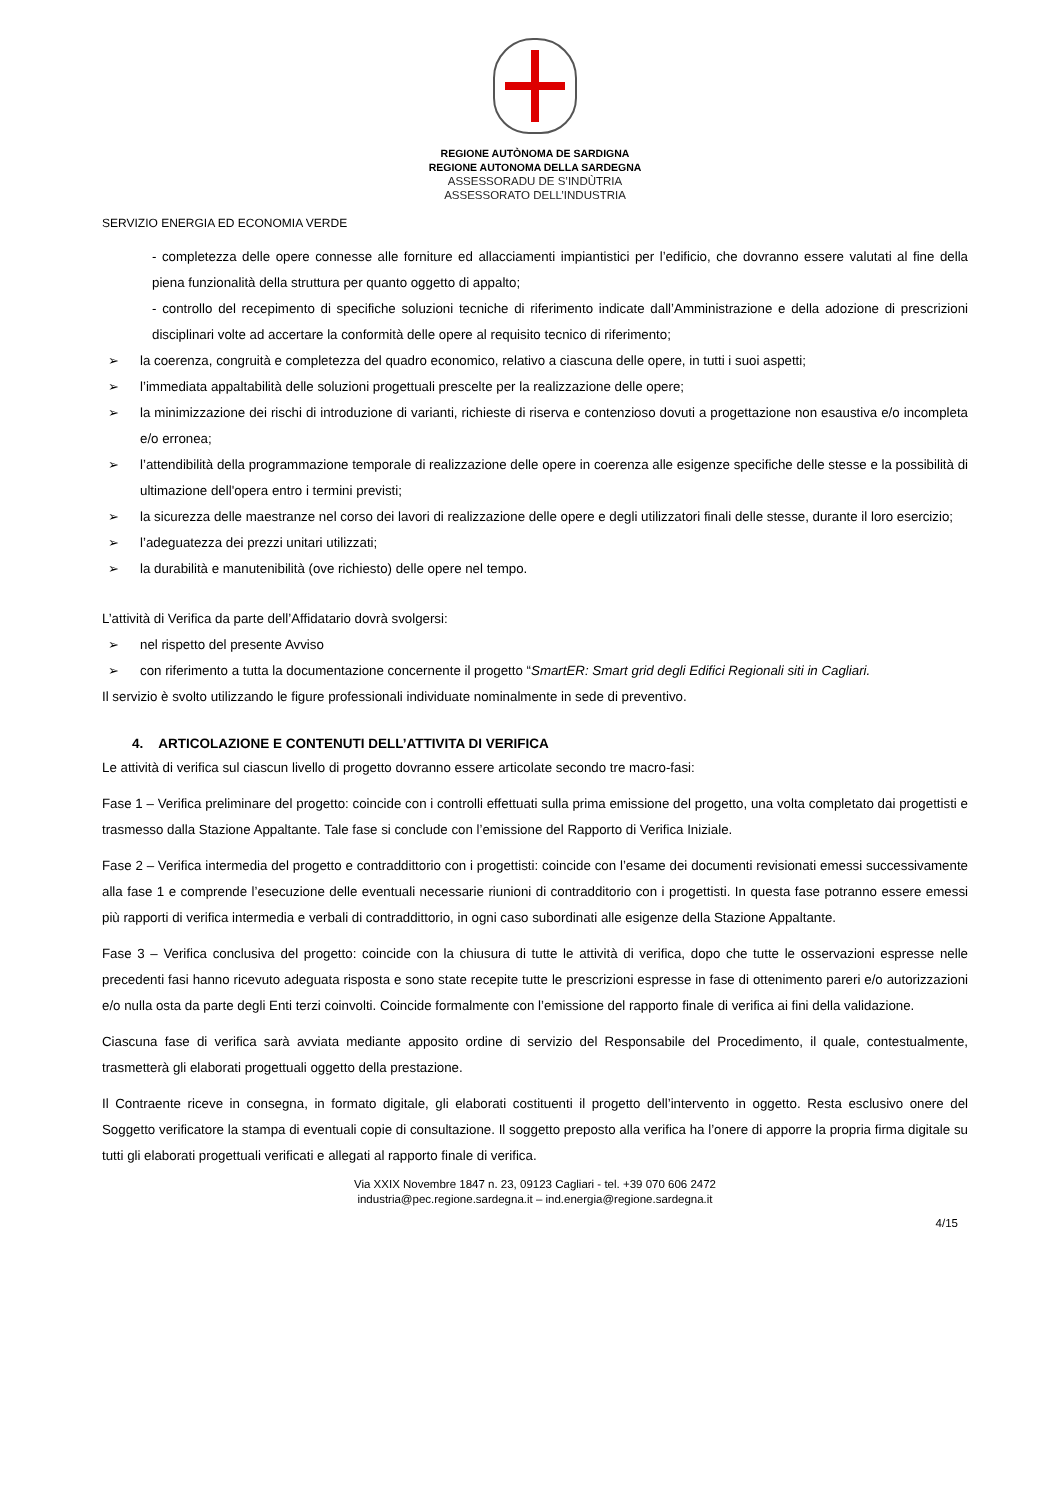REGIONE AUTÒNOMA DE SARDIGNA
REGIONE AUTONOMA DELLA SARDEGNA
ASSESSORADU DE S’INDÙTRIA
ASSESSORATO DELL’INDUSTRIA
SERVIZIO ENERGIA ED ECONOMIA VERDE
- completezza delle opere connesse alle forniture ed allacciamenti impiantistici per l’edificio, che dovranno essere valutati al fine della piena funzionalità della struttura per quanto oggetto di appalto;
- controllo del recepimento di specifiche soluzioni tecniche di riferimento indicate dall’Amministrazione e della adozione di prescrizioni disciplinari volte ad accertare la conformità delle opere al requisito tecnico di riferimento;
➢ la coerenza, congruità e completezza del quadro economico, relativo a ciascuna delle opere, in tutti i suoi aspetti;
➢ l’immediata appaltabilità delle soluzioni progettuali prescelte per la realizzazione delle opere;
➢ la minimizzazione dei rischi di introduzione di varianti, richieste di riserva e contenzioso dovuti a progettazione non esaustiva e/o incompleta e/o erronea;
➢ l’attendibilità della programmazione temporale di realizzazione delle opere in coerenza alle esigenze specifiche delle stesse e la possibilità di ultimazione dell'opera entro i termini previsti;
➢ la sicurezza delle maestranze nel corso dei lavori di realizzazione delle opere e degli utilizzatori finali delle stesse, durante il loro esercizio;
➢ l’adeguatezza dei prezzi unitari utilizzati;
➢ la durabilità e manutenibilità (ove richiesto) delle opere nel tempo.
L’attività di Verifica da parte dell’Affidatario dovrà svolgersi:
➢ nel rispetto del presente Avviso
➢ con riferimento a tutta la documentazione concernente il progetto “SmartER: Smart grid degli Edifici Regionali siti in Cagliari.
Il servizio è svolto utilizzando le figure professionali individuate nominalmente in sede di preventivo.
4. ARTICOLAZIONE E CONTENUTI DELL’ATTIVITA DI VERIFICA
Le attività di verifica sul ciascun livello di progetto dovranno essere articolate secondo tre macro-fasi:
Fase 1 – Verifica preliminare del progetto: coincide con i controlli effettuati sulla prima emissione del progetto, una volta completato dai progettisti e trasmesso dalla Stazione Appaltante. Tale fase si conclude con l’emissione del Rapporto di Verifica Iniziale.
Fase 2 – Verifica intermedia del progetto e contraddittorio con i progettisti: coincide con l’esame dei documenti revisionati emessi successivamente alla fase 1 e comprende l’esecuzione delle eventuali necessarie riunioni di contradditorio con i progettisti. In questa fase potranno essere emessi più rapporti di verifica intermedia e verbali di contraddittorio, in ogni caso subordinati alle esigenze della Stazione Appaltante.
Fase 3 – Verifica conclusiva del progetto: coincide con la chiusura di tutte le attività di verifica, dopo che tutte le osservazioni espresse nelle precedenti fasi hanno ricevuto adeguata risposta e sono state recepite tutte le prescrizioni espresse in fase di ottenimento pareri e/o autorizzazioni e/o nulla osta da parte degli Enti terzi coinvolti. Coincide formalmente con l’emissione del rapporto finale di verifica ai fini della validazione.
Ciascuna fase di verifica sarà avviata mediante apposito ordine di servizio del Responsabile del Procedimento, il quale, contestualmente, trasmetterà gli elaborati progettuali oggetto della prestazione.
Il Contraente riceve in consegna, in formato digitale, gli elaborati costituenti il progetto dell’intervento in oggetto. Resta esclusivo onere del Soggetto verificatore la stampa di eventuali copie di consultazione. Il soggetto preposto alla verifica ha l’onere di apporre la propria firma digitale su tutti gli elaborati progettuali verificati e allegati al rapporto finale di verifica.
Via XXIX Novembre 1847 n. 23, 09123 Cagliari - tel. +39 070 606 2472
industria@pec.regione.sardegna.it – ind.energia@regione.sardegna.it
4/15